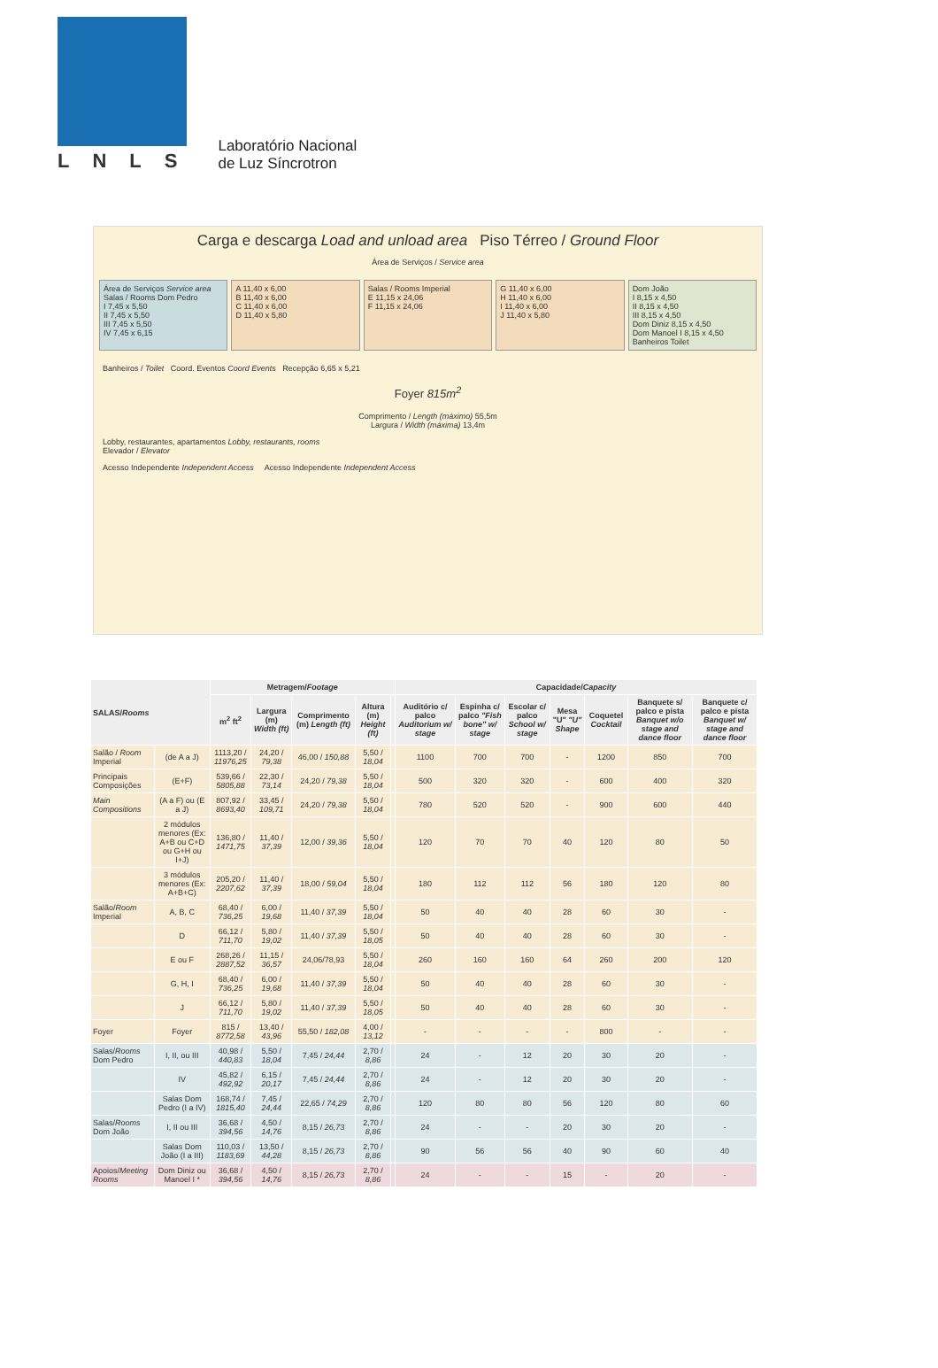LNLS
Laboratório Nacional
de Luz Síncrotron
Carga e descarga Load and unload area Piso Térreo / Ground Floor
Área de Serviços / Service area
Área de Serviços Service area
Salas / Rooms Dom Pedro
I 7,45 x 5,50
II 7,45 x 5,50
III 7,45 x 5,50
IV 7,45 x 6,15
A 11,40 x 6,00
B 11,40 x 6,00
C 11,40 x 6,00
D 11,40 x 5,80
Salas / Rooms Imperial
E 11,15 x 24,06
F 11,15 x 24,06
G 11,40 x 6,00
H 11,40 x 6,00
I 11,40 x 6,00
J 11,40 x 5,80
Dom João
I 8,15 x 4,50
II 8,15 x 4,50
III 8,15 x 4,50
Dom Diniz 8,15 x 4,50
Dom Manoel I 8,15 x 4,50
Banheiros Toilet
Banheiros / Toilet Coord. Eventos Coord Events Recepção 6,65 x 5,21
Foyer 815m<sup>2</sup>
Comprimento / Length (máximo) 55,5m
Largura / Width (máxima) 13,4m
Lobby, restaurantes, apartamentos Lobby, restaurants, rooms
Elevador / Elevator
Acesso Independente Independent Access Acesso Independente Independent Access
| SALAS/ Rooms | | Metragem/ Footage | | | | | Capacidade/ Capacity | | | | | | |
| --- | --- | --- | --- | --- | --- | --- | --- | --- | --- | --- | --- | --- | --- |
| | | m<sup>2</sup> ft<sup>2</sup> | Largura (m) Width (ft) | Comprimento (m) Length (ft) | Altura (m) Height (ft) | | Auditório c/ palco Auditorium w/ stage | Espinha c/ palco "Fish bone" w/ stage | Escolar c/ palco School w/ stage | Mesa "U" "U" Shape | Coquetel Cocktail | Banquete s/ palco e pista Banquet w/o stage and dance floor | Banquete c/ palco e pista Banquet w/ stage and dance floor |
| Salão / Room Imperial | (de A a J) | 1113,20 / 11976,25 | 24,20 / 79,38 | 46,00 / 150,88 | 5,50 / 18,04 | | 1100 | 700 | 700 | - | 1200 | 850 | 700 |
| Principais Composições | (E+F) | 539,66 / 5805,88 | 22,30 / 73,14 | 24,20 / 79,38 | 5,50 / 18,04 | | 500 | 320 | 320 | - | 600 | 400 | 320 |
| Main Compositions | (A a F) ou (E a J) | 807,92 / 8693,40 | 33,45 / 109,71 | 24,20 / 79,38 | 5,50 / 18,04 | | 780 | 520 | 520 | - | 900 | 600 | 440 |
| | 2 módulos menores (Ex: A+B ou C+D ou G+H ou I+J) | 136,80 / 1471,75 | 11,40 / 37,39 | 12,00 / 39,36 | 5,50 / 18,04 | | 120 | 70 | 70 | 40 | 120 | 80 | 50 |
| | 3 módulos menores (Ex: A+B+C) | 205,20 / 2207,62 | 11,40 / 37,39 | 18,00 / 59,04 | 5,50 / 18,04 | | 180 | 112 | 112 | 56 | 180 | 120 | 80 |
| Salão/ Room Imperial | A, B, C | 68,40 / 736,25 | 6,00 / 19,68 | 11,40 / 37,39 | 5,50 / 18,04 | | 50 | 40 | 40 | 28 | 60 | 30 | - |
| | D | 66,12 / 711,70 | 5,80 / 19,02 | 11,40 / 37,39 | 5,50 / 18,05 | | 50 | 40 | 40 | 28 | 60 | 30 | - |
| | E ou F | 268,26 / 2887,52 | 11,15 / 36,57 | 24,06/78,93 | 5,50 / 18,04 | | 260 | 160 | 160 | 64 | 260 | 200 | 120 |
| | G, H, I | 68,40 / 736,25 | 6,00 / 19,68 | 11,40 / 37,39 | 5,50 / 18,04 | | 50 | 40 | 40 | 28 | 60 | 30 | - |
| | J | 66,12 / 711,70 | 5,80 / 19,02 | 11,40 / 37,39 | 5,50 / 18,05 | | 50 | 40 | 40 | 28 | 60 | 30 | - |
| Foyer | Foyer | 815 / 8772,58 | 13,40 / 43,96 | 55,50 / 182,08 | 4,00 / 13,12 | | - | - | - | - | 800 | - | - |
| Salas/ Rooms Dom Pedro | I, II, ou III | 40,98 / 440,83 | 5,50 / 18,04 | 7,45 / 24,44 | 2,70 / 8,86 | | 24 | - | 12 | 20 | 30 | 20 | - |
| | IV | 45,82 / 492,92 | 6,15 / 20,17 | 7,45 / 24,44 | 2,70 / 8,86 | | 24 | - | 12 | 20 | 30 | 20 | - |
| | Salas Dom Pedro (I a IV) | 168,74 / 1815,40 | 7,45 / 24,44 | 22,65 / 74,29 | 2,70 / 8,86 | | 120 | 80 | 80 | 56 | 120 | 80 | 60 |
| Salas/ Rooms Dom João | I, II ou III | 36,68 / 394,56 | 4,50 / 14,76 | 8,15 / 26,73 | 2,70 / 8,86 | | 24 | - | - | 20 | 30 | 20 | - |
| | Salas Dom João (I a III) | 110,03 / 1183,69 | 13,50 / 44,28 | 8,15 / 26,73 | 2,70 / 8,86 | | 90 | 56 | 56 | 40 | 90 | 60 | 40 |
| Apoios/ Meeting Rooms | Dom Diniz ou Manoel I * | 36,68 / 394,56 | 4,50 / 14,76 | 8,15 / 26,73 | 2,70 / 8,86 | | 24 | - | - | 15 | - | 20 | - |